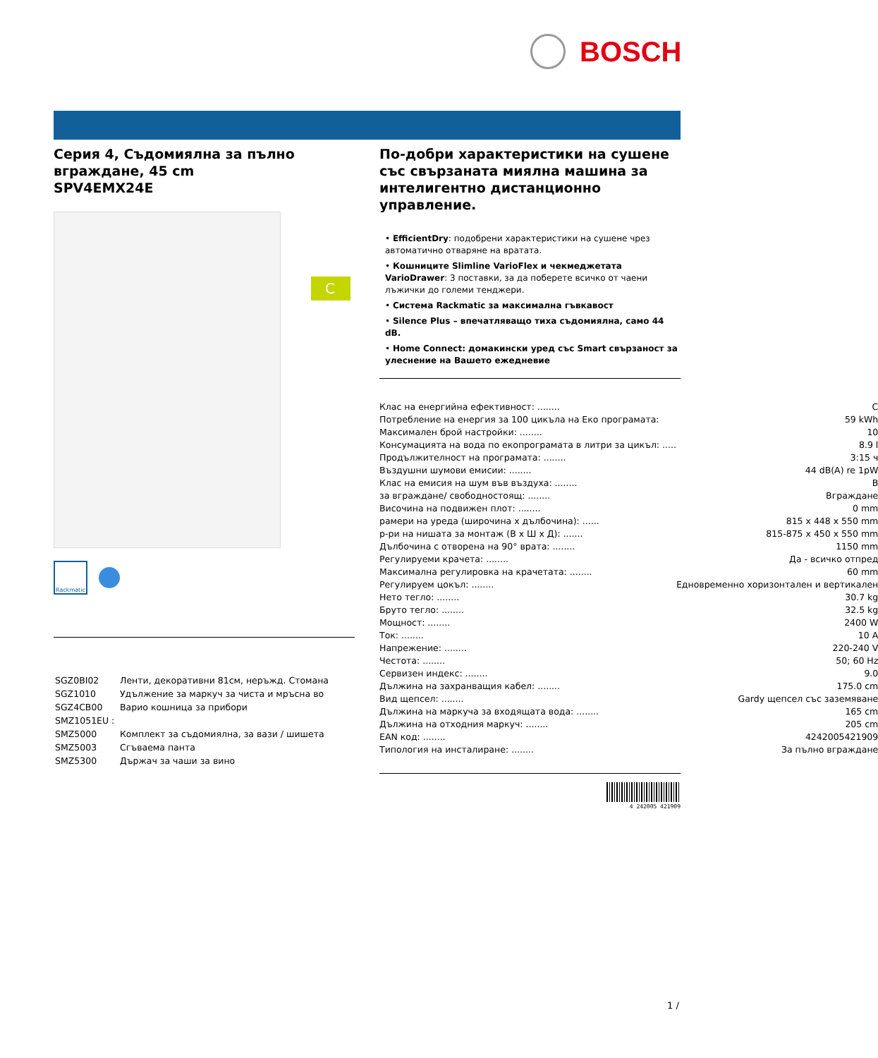BOSCH
Серия 4, Съдомиялна за пълно вграждане, 45 cm
SPV4EMX24E
Rackmatic
| SGZ0BI02 | Ленти, декоративни 81см, неръжд. Стомана |
| SGZ1010 | Удължение за маркуч за чиста и мръсна во |
| SGZ4CB00 | Варио кошница за прибори |
| SMZ1051EU : | |
| SMZ5000 | Комплект за съдомиялна, за вази / шишета |
| SMZ5003 | Сгъваема панта |
| SMZ5300 | Държач за чаши за вино |
C
По-добри характеристики на сушене със свързаната миялна машина за интелигентно дистанционно управление.
• EfficientDry: подобрени характеристики на сушене чрез автоматично отваряне на вратата.
• Кошниците Slimline VarioFlex и чекмеджетата VarioDrawer: 3 поставки, за да поберете всичко от чаени лъжички до големи тенджери.
• Система Rackmatic за максимална гъвкавост
• Silence Plus – впечатляващо тиха съдомиялна, само 44 dB.
• Home Connect: домакински уред със Smart свързаност за улеснение на Вашето ежедневие
| Клас на енергийна ефективност: ........ | C |
| Потребление на енергия за 100 цикъла на Еко програмата: | 59 kWh |
| Максимален брой настройки: ........ | 10 |
| Консумацията на вода по екопрограмата в литри за цикъл: ..... | 8.9 l |
| Продължителност на програмата: ........ | 3:15 ч |
| Въздушни шумови емисии: ........ | 44 dB(A) re 1pW |
| Клас на емисия на шум във въздуха: ........ | B |
| за вграждане/ свободностоящ: ........ | Вграждане |
| Височина на подвижен плот: ........ | 0 mm |
| рамери на уреда (широчина x дълбочина): ...... | 815 x 448 x 550 mm |
| р-ри на нишата за монтаж (В х Ш х Д): ....... | 815-875 x 450 x 550 mm |
| Дълбочина с отворена на 90° врата: ........ | 1150 mm |
| Регулируеми крачета: ........ | Да - всичко отпред |
| Максимална регулировка на крачетата: ........ | 60 mm |
| Регулируем цокъл: ........ | Едновременно хоризонтален и вертикален |
| Нето тегло: ........ | 30.7 kg |
| Бруто тегло: ........ | 32.5 kg |
| Мощност: ........ | 2400 W |
| Ток: ........ | 10 A |
| Напрежение: ........ | 220-240 V |
| Честота: ........ | 50; 60 Hz |
| Сервизен индекс: ........ | 9.0 |
| Дължина на захранващия кабел: ........ | 175.0 cm |
| Вид щепсел: ........ | Gardy щепсел със заземяване |
| Дължина на маркуча за входящата вода: ........ | 165 cm |
| Дължина на отходния маркуч: ........ | 205 cm |
| EAN код: ........ | 4242005421909 |
| Типология на инсталиране: ........ | За пълно вграждане |
4 242005 421909
1 /